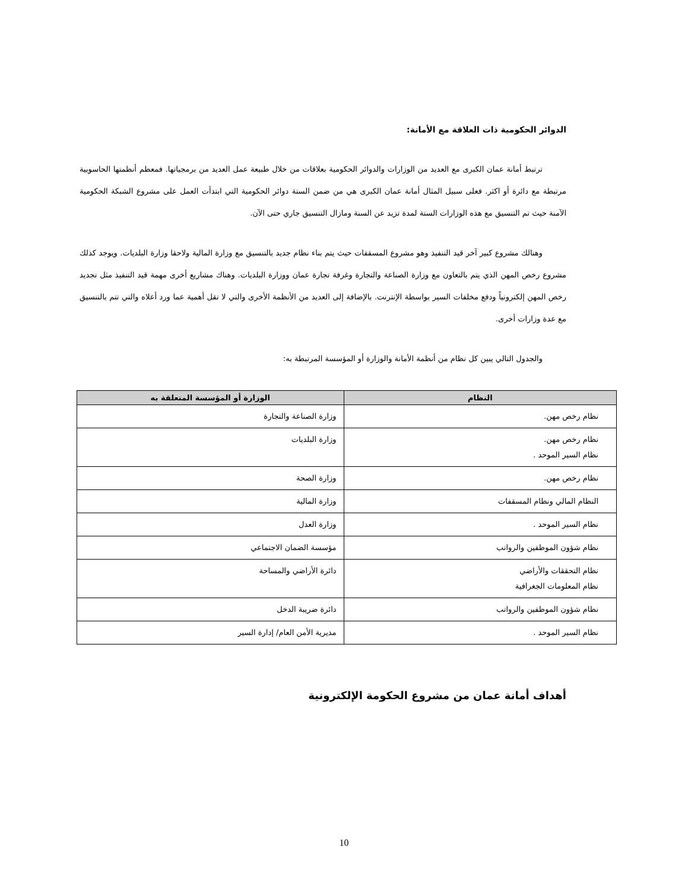الدوائر الحكومية ذات العلاقة مع الأمانة:
ترتبط أمانة عمان الكبرى مع العديد من الوزارات والدوائر الحكومية بعلاقات من خلال طبيعة عمل العديد من برمجياتها. فمعظم أنظمتها الحاسوبية مرتبطة مع دائرة أو اكثر. فعلى سبيل المثال أمانة عمان الكبرى هي من ضمن الستة دوائر الحكومية التي ابتدأت العمل على مشروع الشبكة الحكومية الآمنة حيث تم التنسيق مع هذه الوزارات الستة لمدة تزيد عن السنة ومازال التنسيق جاري حتى الآن.
وهنالك مشروع كبير آخر قيد التنفيذ وهو مشروع المسقفات حيث يتم بناء نظام جديد بالتنسيق مع وزارة المالية ولاحقا وزارة البلديات. ويوجد كذلك مشروع رخص المهن الذي يتم بالتعاون مع وزارة الصناعة والتجارة وغرفة تجارة عمان ووزارة البلديات. وهناك مشاريع أخرى مهمة قيد التنفيذ مثل تجديد رخص المهن إلكترونياً ودفع مخلفات السير بواسطة الإنترنت. بالإضافة إلى العديد من الأنظمة الأخرى والتي لا تقل أهمية عما ورد أعلاه والتي تتم بالتنسيق مع عدة وزارات أخرى.
والجدول التالي يبين كل نظام من أنظمة الأمانة والوزارة أو المؤسسة المرتبطة به:
| النظام | الوزارة أو المؤسسة المتعلقة به |
| --- | --- |
| نظام رخص مهن. | وزارة الصناعة والتجارة |
| نظام رخص مهن. نظام السير الموحد . | وزارة البلديات |
| نظام رخص مهن. | وزارة الصحة |
| النظام المالي ونظام المسقفات | وزارة المالية |
| نظام السير الموحد . | وزارة العدل |
| نظام شؤون الموظفين والرواتب | مؤسسة الضمان الاجتماعي |
| نظام التحققات والأراضي نظام المعلومات الجغرافية | دائرة الأراضي والمساحة |
| نظام شؤون الموظفين والرواتب | دائرة ضريبة الدخل |
| نظام السير الموحد . | مديرية الأمن العام/ إدارة السير |
أهداف أمانة عمان من مشروع الحكومة الإلكترونية
10